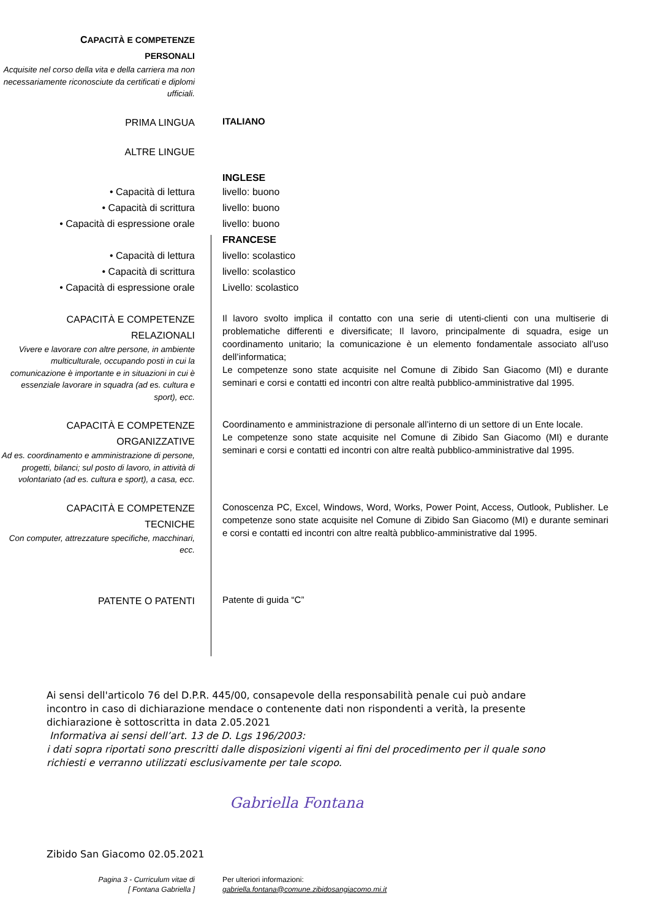CAPACITÀ E COMPETENZE
PERSONALI
Acquisite nel corso della vita e della carriera ma non necessariamente riconosciute da certificati e diplomi ufficiali.
PRIMA LINGUA
ITALIANO
ALTRE LINGUE
INGLESE
• Capacità di lettura
• Capacità di scrittura
• Capacità di espressione orale
livello: buono
livello: buono
livello: buono
FRANCESE
• Capacità di lettura
• Capacità di scrittura
• Capacità di espressione orale
livello: scolastico
livello: scolastico
Livello: scolastico
CAPACITÀ E COMPETENZE
RELAZIONALI
Vivere e lavorare con altre persone, in ambiente multiculturale, occupando posti in cui la comunicazione è importante e in situazioni in cui è essenziale lavorare in squadra (ad es. cultura e sport), ecc.
Il lavoro svolto implica il contatto con una serie di utenti-clienti con una multiserie di problematiche differenti e diversificate; Il lavoro, principalmente di squadra, esige un coordinamento unitario; la comunicazione è un elemento fondamentale associato all’uso dell’informatica;
Le competenze sono state acquisite nel Comune di Zibido San Giacomo (MI) e durante seminari e corsi e contatti ed incontri con altre realtà pubblico-amministrative dal 1995.
CAPACITÀ E COMPETENZE
ORGANIZZATIVE
Ad es. coordinamento e amministrazione di persone, progetti, bilanci; sul posto di lavoro, in attività di volontariato (ad es. cultura e sport), a casa, ecc.
Coordinamento e amministrazione di personale all’interno di un settore di un Ente locale.
Le competenze sono state acquisite nel Comune di Zibido San Giacomo (MI) e durante seminari e corsi e contatti ed incontri con altre realtà pubblico-amministrative dal 1995.
CAPACITÀ E COMPETENZE
TECNICHE
Con computer, attrezzature specifiche, macchinari, ecc.
Conoscenza PC, Excel, Windows, Word, Works, Power Point, Access, Outlook, Publisher. Le competenze sono state acquisite nel Comune di Zibido San Giacomo (MI) e durante seminari e corsi e contatti ed incontri con altre realtà pubblico-amministrative dal 1995.
PATENTE O PATENTI
Patente di guida “C”
Ai sensi dell'articolo 76 del D.P.R. 445/00, consapevole della responsabilità penale cui può andare incontro in caso di dichiarazione mendace o contenente dati non rispondenti a verità, la presente dichiarazione è sottoscritta in data 2.05.2021
Informativa ai sensi dell’art. 13 de D. Lgs 196/2003:
i dati sopra riportati sono prescritti dalle disposizioni vigenti ai fini del procedimento per il quale sono richiesti e verranno utilizzati esclusivamente per tale scopo.
Gabriella Fontana
Zibido San Giacomo 02.05.2021
Pagina 3 - Curriculum vitae di
[ Fontana Gabriella ]
Per ulteriori informazioni:
gabriella.fontana@comune.zibidosangiacomo.mi.it